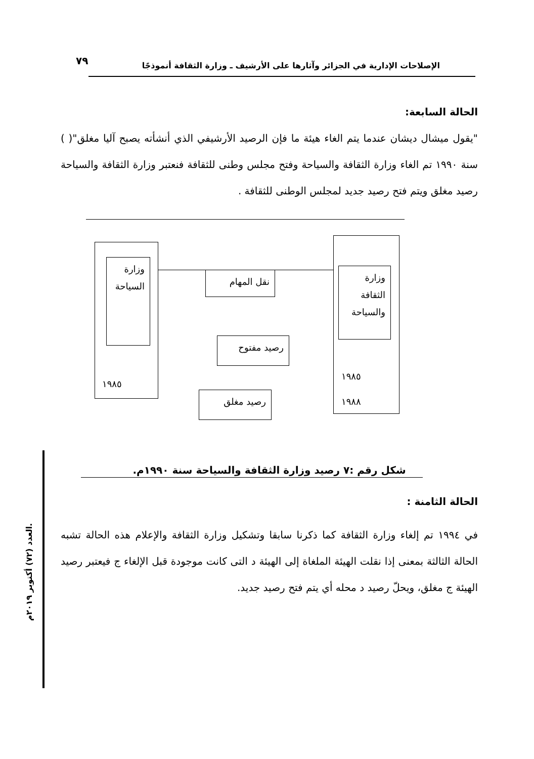٧٩
الإصلاحات الإدارية في الجزائر وآثارها على الأرشيف ـ وزارة الثقافة أنموذجًا
الحالة السابعة:
"يقول ميشال ديشان عندما يتم الغاء هيئة ما فإن الرصيد الأرشيفي الذي أنشأته يصبح آليا مغلق"( ) سنة ١٩٩٠ تم الغاء وزارة الثقافة والسياحة وفتح مجلس وطنى للثقافة فنعتبر وزارة الثقافة والسياحة رصيد مغلق ويتم فتح رصيد جديد لمجلس الوطنى للثقافة .
وزارة السياحة
١٩٨٥
وزارة الثقافة والسياحة
١٩٨٥
١٩٨٨
نقل المهام
رصيد مفتوح
رصيد مغلق
شكل رقم :٧ رصيد وزارة الثقافة والسياحة سنة ١٩٩٠م.
الحالة الثامنة :
في ١٩٩٤ تم إلغاء وزارة الثقافة كما ذكرنا سابقا وتشكيل وزارة الثقافة والإعلام هذه الحالة تشبه الحالة الثالثة بمعنى إذا نقلت الهيئة الملغاة إلى الهيئة د التى كانت موجودة قبل الإلغاء ج فيعتبر رصيد الهيئة ج مغلق، ويحلّ رصيد د محله أي يتم فتح رصيد جديد.
العدد (٧٢) أكتوبر ٢٠١٩م.